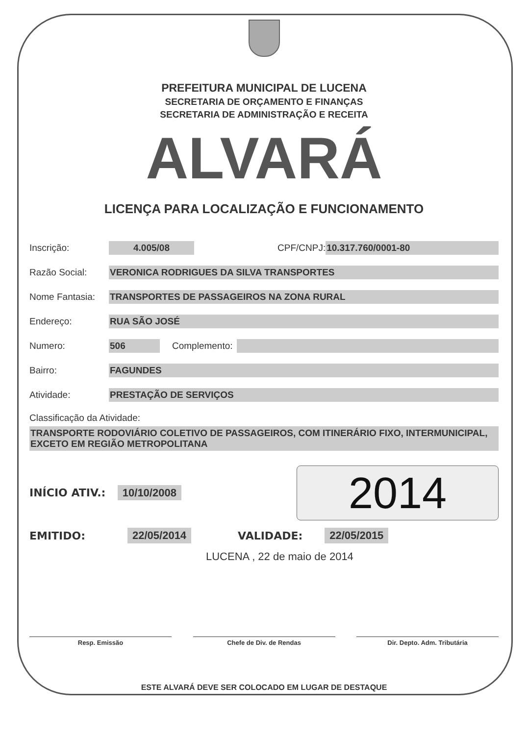PREFEITURA MUNICIPAL DE LUCENA
SECRETARIA DE ORÇAMENTO E FINANÇAS
SECRETARIA DE ADMINISTRAÇÃO E RECEITA
ALVARÁ
LICENÇA PARA LOCALIZAÇÃO E FUNCIONAMENTO
Inscrição: 4.005/08 CPF/CNPJ: 10.317.760/0001-80
Razão Social: VERONICA RODRIGUES DA SILVA TRANSPORTES
Nome Fantasia: TRANSPORTES DE PASSAGEIROS NA ZONA RURAL
Endereço: RUA SÃO JOSÉ
Numero: 506 Complemento:
Bairro: FAGUNDES
Atividade: PRESTAÇÃO DE SERVIÇOS
Classificação da Atividade:
TRANSPORTE RODOVIÁRIO COLETIVO DE PASSAGEIROS, COM ITINERÁRIO FIXO, INTERMUNICIPAL, EXCETO EM REGIÃO METROPOLITANA
INÍCIO ATIV.: 10/10/2008
2014
EMITIDO: 22/05/2014 VALIDADE: 22/05/2015
LUCENA , 22 de maio de 2014
Resp. Emissão Chefe de Div. de Rendas Dir. Depto. Adm. Tributária
ESTE ALVARÁ DEVE SER COLOCADO EM LUGAR DE DESTAQUE